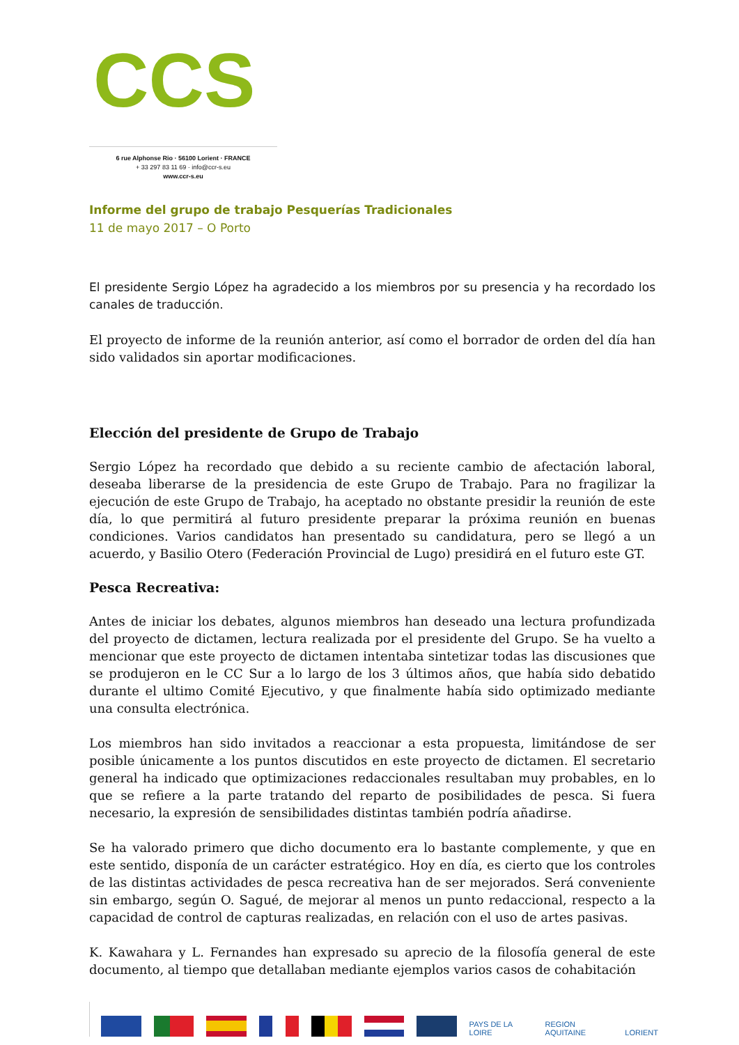CCS
6 rue Alphonse Rio · 56100 Lorient · FRANCE
+ 33 297 83 11 69 · info@ccr-s.eu
www.ccr-s.eu
Informe del grupo de trabajo Pesquerías Tradicionales
11 de mayo 2017 – O Porto
El presidente Sergio López ha agradecido a los miembros por su presencia y ha recordado los canales de traducción.
El proyecto de informe de la reunión anterior, así como el borrador de orden del día han sido validados sin aportar modificaciones.
Elección del presidente de Grupo de Trabajo
Sergio López ha recordado que debido a su reciente cambio de afectación laboral, deseaba liberarse de la presidencia de este Grupo de Trabajo. Para no fragilizar la ejecución de este Grupo de Trabajo, ha aceptado no obstante presidir la reunión de este día, lo que permitirá al futuro presidente preparar la próxima reunión en buenas condiciones. Varios candidatos han presentado su candidatura, pero se llegó a un acuerdo, y Basilio Otero (Federación Provincial de Lugo) presidirá en el futuro este GT.
Pesca Recreativa:
Antes de iniciar los debates, algunos miembros han deseado una lectura profundizada del proyecto de dictamen, lectura realizada por el presidente del Grupo. Se ha vuelto a mencionar que este proyecto de dictamen intentaba sintetizar todas las discusiones que se produjeron en le CC Sur a lo largo de los 3 últimos años, que había sido debatido durante el ultimo Comité Ejecutivo, y que finalmente había sido optimizado mediante una consulta electrónica.
Los miembros han sido invitados a reaccionar a esta propuesta, limitándose de ser posible únicamente a los puntos discutidos en este proyecto de dictamen. El secretario general ha indicado que optimizaciones redaccionales resultaban muy probables, en lo que se refiere a la parte tratando del reparto de posibilidades de pesca. Si fuera necesario, la expresión de sensibilidades distintas también podría añadirse.
Se ha valorado primero que dicho documento era lo bastante complemente, y que en este sentido, disponía de un carácter estratégico. Hoy en día, es cierto que los controles de las distintas actividades de pesca recreativa han de ser mejorados. Será conveniente sin embargo, según O. Sagué, de mejorar al menos un punto redaccional, respecto a la capacidad de control de capturas realizadas, en relación con el uso de artes pasivas.
K. Kawahara y L. Fernandes han expresado su aprecio de la filosofía general de este documento, al tiempo que detallaban mediante ejemplos varios casos de cohabitación
PAYS DE LA LOIRE
REGION AQUITAINE
LORIENT